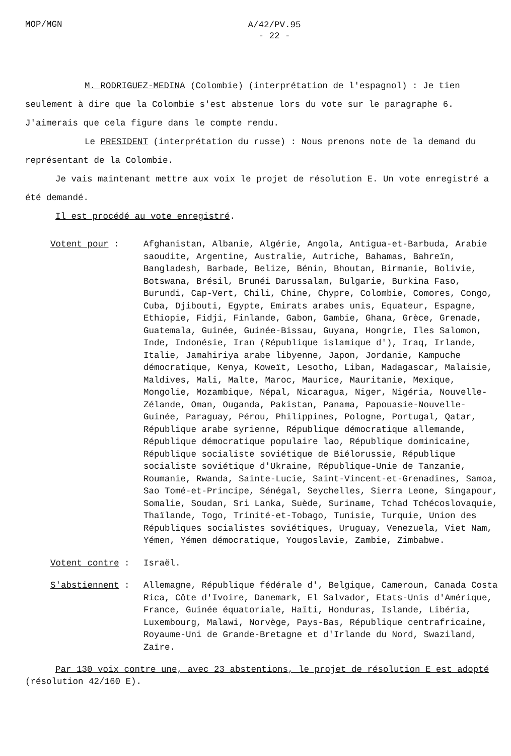MOP/MGN
A/42/PV.95
- 22 -
M. RODRIGUEZ-MEDINA (Colombie) (interprétation de l'espagnol) : Je tien seulement à dire que la Colombie s'est abstenue lors du vote sur le paragraphe 6. J'aimerais que cela figure dans le compte rendu.
Le PRESIDENT (interprétation du russe) : Nous prenons note de la demand du représentant de la Colombie.
Je vais maintenant mettre aux voix le projet de résolution E. Un vote enregistré a été demandé.
Il est procédé au vote enregistré.
Votent pour :
Afghanistan, Albanie, Algérie, Angola, Antigua-et-Barbuda, Arabie saoudite, Argentine, Australie, Autriche, Bahamas, Bahreïn, Bangladesh, Barbade, Belize, Bénin, Bhoutan, Birmanie, Bolivie, Botswana, Brésil, Brunéi Darussalam, Bulgarie, Burkina Faso, Burundi, Cap-Vert, Chili, Chine, Chypre, Colombie, Comores, Congo, Cuba, Djibouti, Egypte, Emirats arabes unis, Equateur, Espagne, Ethiopie, Fidji, Finlande, Gabon, Gambie, Ghana, Grèce, Grenade, Guatemala, Guinée, Guinée-Bissau, Guyana, Hongrie, Iles Salomon, Inde, Indonésie, Iran (République islamique d'), Iraq, Irlande, Italie, Jamahiriya arabe libyenne, Japon, Jordanie, Kampuche démocratique, Kenya, Koweït, Lesotho, Liban, Madagascar, Malaisie, Maldives, Mali, Malte, Maroc, Maurice, Mauritanie, Mexique, Mongolie, Mozambique, Népal, Nicaragua, Niger, Nigéria, Nouvelle-Zélande, Oman, Ouganda, Pakistan, Panama, Papouasie-Nouvelle-Guinée, Paraguay, Pérou, Philippines, Pologne, Portugal, Qatar, République arabe syrienne, République démocratique allemande, République démocratique populaire lao, République dominicaine, République socialiste soviétique de Biélorussie, République socialiste soviétique d'Ukraine, République-Unie de Tanzanie, Roumanie, Rwanda, Sainte-Lucie, Saint-Vincent-et-Grenadines, Samoa, Sao Tomé-et-Principe, Sénégal, Seychelles, Sierra Leone, Singapour, Somalie, Soudan, Sri Lanka, Suède, Suriname, Tchad Tchécoslovaquie, Thaïlande, Togo, Trinité-et-Tobago, Tunisie, Turquie, Union des Républiques socialistes soviétiques, Uruguay, Venezuela, Viet Nam, Yémen, Yémen démocratique, Yougoslavie, Zambie, Zimbabwe.
Votent contre :
Israël.
S'abstiennent :
Allemagne, République fédérale d', Belgique, Cameroun, Canada Costa Rica, Côte d'Ivoire, Danemark, El Salvador, Etats-Unis d'Amérique, France, Guinée équatoriale, Haïti, Honduras, Islande, Libéria, Luxembourg, Malawi, Norvège, Pays-Bas, République centrafricaine, Royaume-Uni de Grande-Bretagne et d'Irlande du Nord, Swaziland, Zaïre.
Par 130 voix contre une, avec 23 abstentions, le projet de résolution E est adopté (résolution 42/160 E).